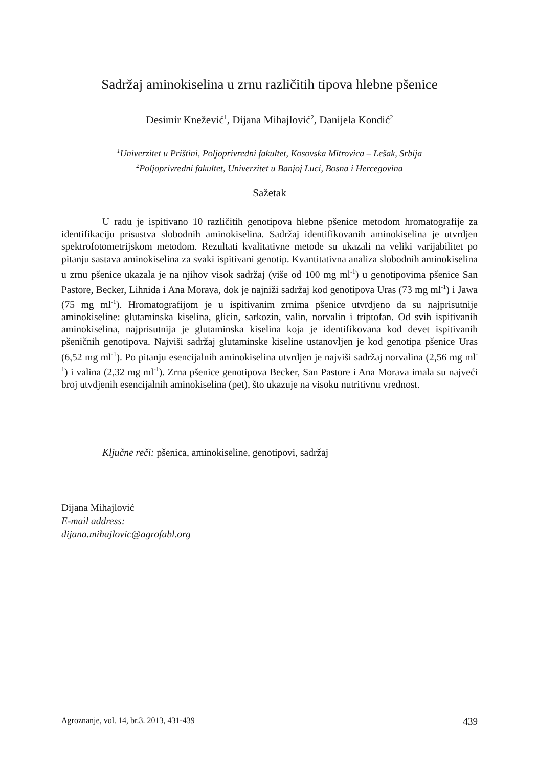Sadržaj aminokiselina u zrnu različitih tipova hlebne pšenice
Desimir Knežević<sup>1</sup>, Dijana Mihajlović<sup>2</sup>, Danijela Kondić<sup>2</sup>
<sup>1</sup> Univerzitet u Prištini, Poljoprivredni fakultet, Kosovska Mitrovica – Lešak, Srbija
<sup>2</sup> Poljoprivredni fakultet, Univerzitet u Banjoj Luci, Bosna i Hercegovina
Sažetak
U radu je ispitivano 10 različitih genotipova hlebne pšenice metodom hromatografije za identifikaciju prisustva slobodnih aminokiselina. Sadržaj identifikovanih aminokiselina je utvrdjen spektrofotometrijskom metodom. Rezultati kvalitativne metode su ukazali na veliki varijabilitet po pitanju sastava aminokiselina za svaki ispitivani genotip. Kvantitativna analiza slobodnih aminokiselina u zrnu pšenice ukazala je na njihov visok sadržaj (više od 100 mg ml<sup>-1</sup>) u genotipovima pšenice San Pastore, Becker, Lihnida i Ana Morava, dok je najniži sadržaj kod genotipova Uras (73 mg ml<sup>-1</sup>) i Jawa (75 mg ml<sup>-1</sup>). Hromatografijom je u ispitivanim zrnima pšenice utvrdjeno da su najprisutnije aminokiseline: glutaminska kiselina, glicin, sarkozin, valin, norvalin i triptofan. Od svih ispitivanih aminokiselina, najprisutnija je glutaminska kiselina koja je identifikovana kod devet ispitivanih pšeničnih genotipova. Najviši sadržaj glutaminske kiseline ustanovljen je kod genotipa pšenice Uras (6,52 mg ml<sup>-1</sup>). Po pitanju esencijalnih aminokiselina utvrdjen je najviši sadržaj norvalina (2,56 mg ml<sup>-1</sup>) i valina (2,32 mg ml<sup>-1</sup>). Zrna pšenice genotipova Becker, San Pastore i Ana Morava imala su najveći broj utvdjenih esencijalnih aminokiselina (pet), što ukazuje na visoku nutritivnu vrednost.
Ključne reči: pšenica, aminokiseline, genotipovi, sadržaj
Dijana Mihajlović
E-mail address:
dijana.mihajlovic@agrofabl.org
Agroznanje, vol. 14, br.3. 2013, 431-439 439